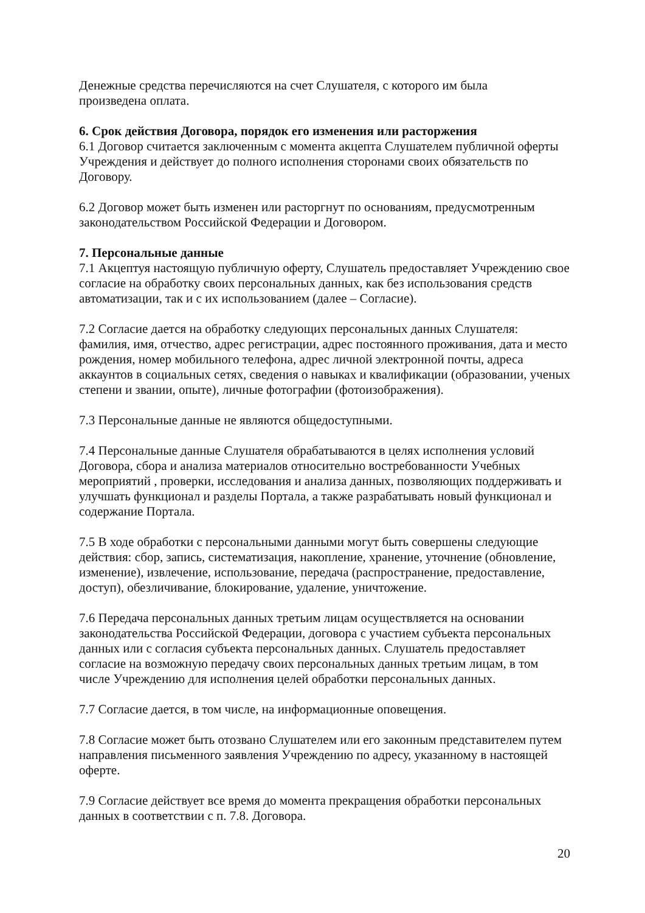Денежные средства перечисляются на счет Слушателя, с которого им была
произведена оплата.
6. Срок действия Договора, порядок его изменения или расторжения
6.1 Договор считается заключенным с момента акцепта Слушателем публичной оферты Учреждения и действует до полного исполнения сторонами своих обязательств по Договору.
6.2 Договор может быть изменен или расторгнут по основаниям, предусмотренным законодательством Российской Федерации и Договором.
7. Персональные данные
7.1 Акцептуя настоящую публичную оферту, Слушатель предоставляет Учреждению свое согласие на обработку своих персональных данных, как без использования средств автоматизации, так и с их использованием (далее – Согласие).
7.2 Согласие дается на обработку следующих персональных данных Слушателя: фамилия, имя, отчество, адрес регистрации, адрес постоянного проживания, дата и место рождения, номер мобильного телефона, адрес личной электронной почты, адреса аккаунтов в социальных сетях, сведения о навыках и квалификации (образовании, ученых степени и звании, опыте), личные фотографии (фотоизображения).
7.3 Персональные данные не являются общедоступными.
7.4 Персональные данные Слушателя обрабатываются в целях исполнения условий Договора, сбора и анализа материалов относительно востребованности Учебных мероприятий , проверки, исследования и анализа данных, позволяющих поддерживать и улучшать функционал и разделы Портала, а также разрабатывать новый функционал и содержание Портала.
7.5 В ходе обработки с персональными данными могут быть совершены следующие действия: сбор, запись, систематизация, накопление, хранение, уточнение (обновление, изменение), извлечение, использование, передача (распространение, предоставление, доступ), обезличивание, блокирование, удаление, уничтожение.
7.6 Передача персональных данных третьим лицам осуществляется на основании законодательства Российской Федерации, договора с участием субъекта персональных данных или с согласия субъекта персональных данных. Слушатель предоставляет согласие на возможную передачу своих персональных данных третьим лицам, в том числе Учреждению для исполнения целей обработки персональных данных.
7.7 Согласие дается, в том числе, на информационные оповещения.
7.8 Согласие может быть отозвано Слушателем или его законным представителем путем направления письменного заявления Учреждению по адресу, указанному в настоящей оферте.
7.9 Согласие действует все время до момента прекращения обработки персональных данных в соответствии с п. 7.8. Договора.
20